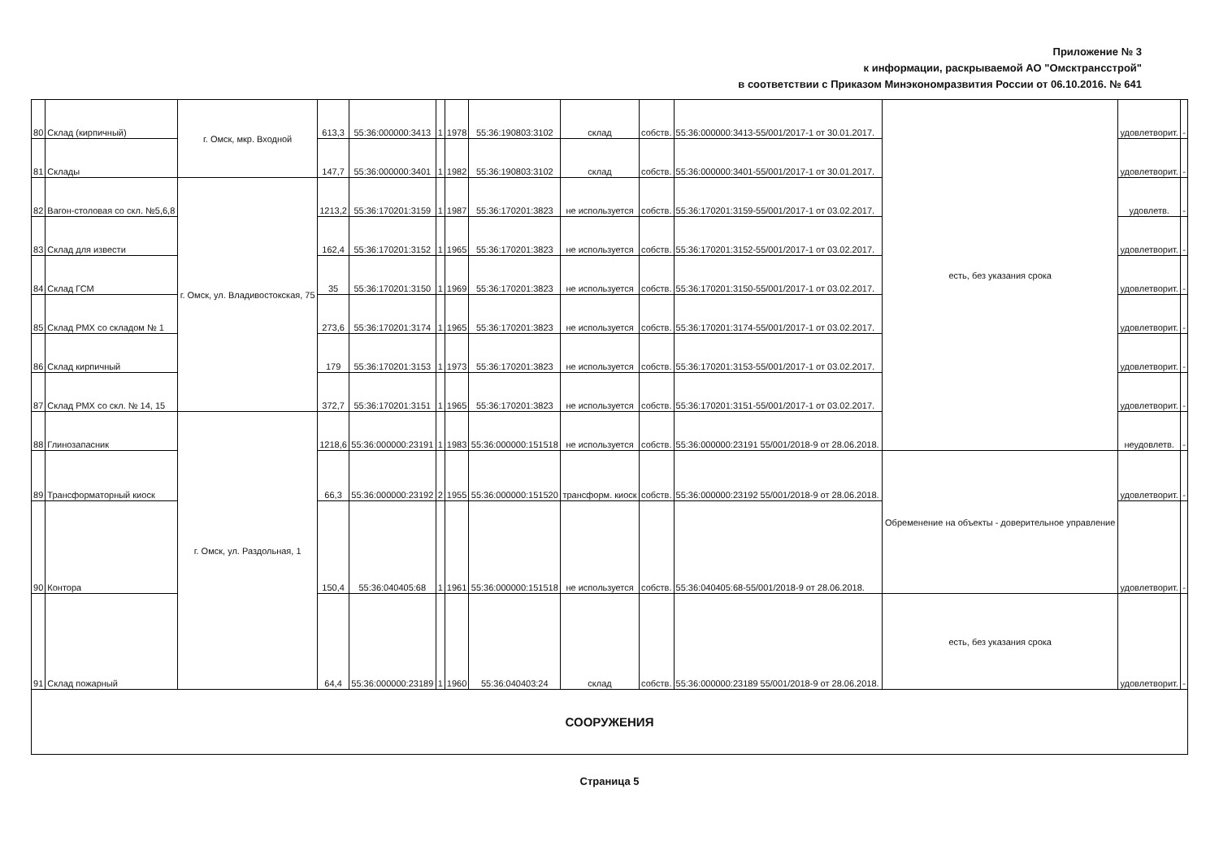Приложение № 3
к информации, раскрываемой АО "Омсктрансстрой"
в соответствии с Приказом Минэкономразвития России от 06.10.2016. № 641
| 80 | Склад (кирпичный) | г. Омск, мкр. Входной | 613,3 | 55:36:000000:3413 | 1 | 1978 | 55:36:190803:3102 | склад | собств. | 55:36:000000:3413-55/001/2017-1 от 30.01.2017. | есть, без указания срока | удовлетворит. | - |
| 81 | Склады | | 147,7 | 55:36:000000:3401 | 1 | 1982 | 55:36:190803:3102 | склад | собств. | 55:36:000000:3401-55/001/2017-1 от 30.01.2017. | | удовлетворит. | - |
| 82 | Вагон-столовая со скл. №5,6,8 | г. Омск, ул. Владивостокская, 75 | 1213,2 | 55:36:170201:3159 | 1 | 1987 | 55:36:170201:3823 | не используется | собств. | 55:36:170201:3159-55/001/2017-1 от 03.02.2017. | | удовлетв. | - |
| 83 | Склад для извести | | 162,4 | 55:36:170201:3152 | 1 | 1965 | 55:36:170201:3823 | не используется | собств. | 55:36:170201:3152-55/001/2017-1 от 03.02.2017. | | удовлетворит. | - |
| 84 | Склад ГСМ | | 35 | 55:36:170201:3150 | 1 | 1969 | 55:36:170201:3823 | не используется | собств. | 55:36:170201:3150-55/001/2017-1 от 03.02.2017. | | удовлетворит. | - |
| 85 | Склад РМХ со складом № 1 | | 273,6 | 55:36:170201:3174 | 1 | 1965 | 55:36:170201:3823 | не используется | собств. | 55:36:170201:3174-55/001/2017-1 от 03.02.2017. | | удовлетворит. | - |
| 86 | Склад кирпичный | | 179 | 55:36:170201:3153 | 1 | 1973 | 55:36:170201:3823 | не используется | собств. | 55:36:170201:3153-55/001/2017-1 от 03.02.2017. | | удовлетворит. | - |
| 87 | Склад РМХ со скл. № 14, 15 | | 372,7 | 55:36:170201:3151 | 1 | 1965 | 55:36:170201:3823 | не используется | собств. | 55:36:170201:3151-55/001/2017-1 от 03.02.2017. | | удовлетворит. | - |
| 88 | Глинозапасник | г. Омск, ул. Раздольная, 1 | 1218,6 | 55:36:000000:23191 | 1 | 1983 | 55:36:000000:151518 | не используется | собств. | 55:36:000000:23191 55/001/2018-9 от 28.06.2018. | | неудовлетв. | - |
| 89 | Трансформаторный киоск | | 66,3 | 55:36:000000:23192 | 2 | 1955 | 55:36:000000:151520 | трансформ. киоск | собств. | 55:36:000000:23192 55/001/2018-9 от 28.06.2018. | Обременение на объекты - доверительное управление | удовлетворит. | - |
| 90 | Контора | | 150,4 | 55:36:040405:68 | 1 | 1961 | 55:36:000000:151518 | не используется | собств. | 55:36:040405:68-55/001/2018-9 от 28.06.2018. | | удовлетворит. | - |
| 91 | Склад пожарный | | 64,4 | 55:36:000000:23189 | 1 | 1960 | 55:36:040403:24 | склад | собств. | 55:36:000000:23189 55/001/2018-9 от 28.06.2018. | есть, без указания срока | удовлетворит. | - |
| СООРУЖЕНИЯ | | | | | | | | | | | | | |
Страница 5